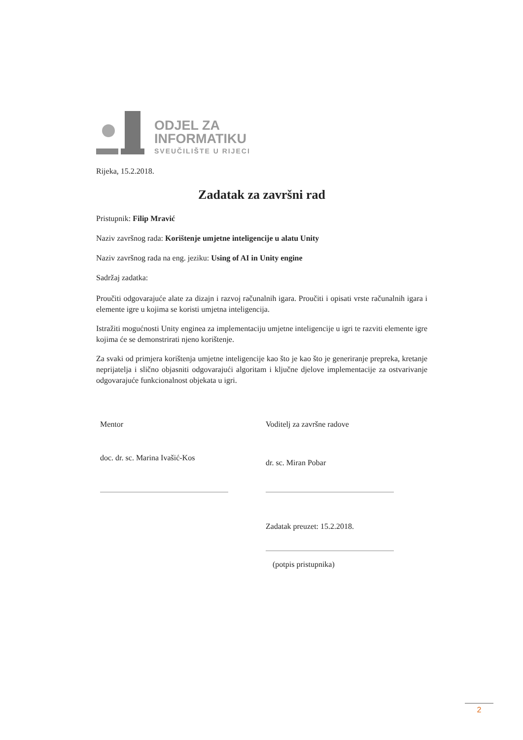ODJEL ZA
INFORMATIKU
SVEUČILIŠTE U RIJECI
Rijeka, 15.2.2018.
Zadatak za završni rad
Pristupnik: Filip Mravić
Naziv završnog rada: Korištenje umjetne inteligencije u alatu Unity
Naziv završnog rada na eng. jeziku: Using of AI in Unity engine
Sadržaj zadatka:
Proučiti odgovarajuće alate za dizajn i razvoj računalnih igara. Proučiti i opisati vrste računalnih igara i elemente igre u kojima se koristi umjetna inteligencija.
Istražiti mogućnosti Unity enginea za implementaciju umjetne inteligencije u igri te razviti elemente igre kojima će se demonstrirati njeno korištenje.
Za svaki od primjera korištenja umjetne inteligencije kao što je kao što je generiranje prepreka, kretanje neprijatelja i slično objasniti odgovarajući algoritam i ključne djelove implementacije za ostvarivanje odgovarajuće funkcionalnost objekata u igri.
Mentor
doc. dr. sc. Marina Ivašić-Kos
Voditelj za završne radove
dr. sc. Miran Pobar
Zadatak preuzet: 15.2.2018.
(potpis pristupnika)
2